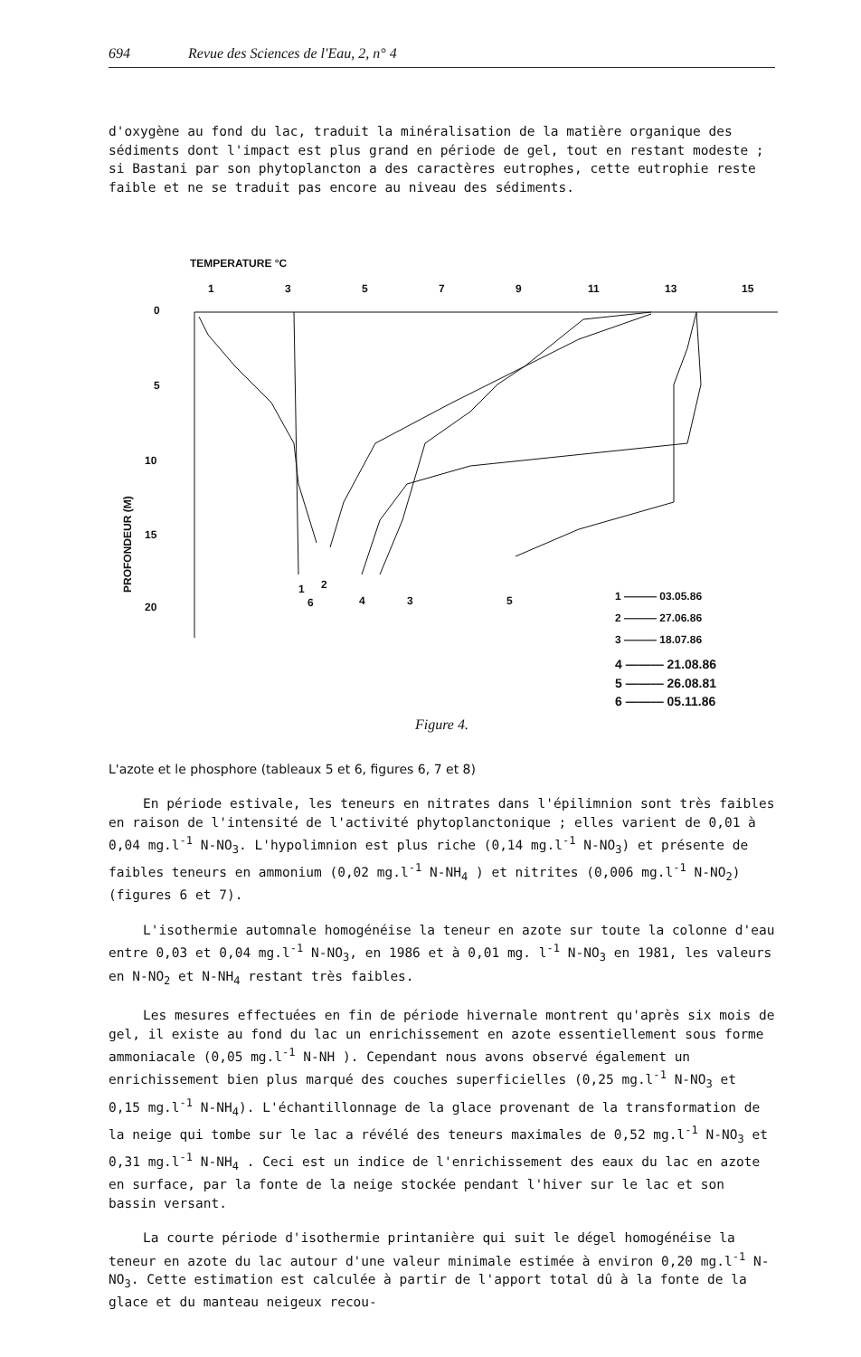694 Revue des Sciences de l'Eau, 2, n° 4
d'oxygène au fond du lac, traduit la minéralisation de la matière organique des sédiments dont l'impact est plus grand en période de gel, tout en restant modeste ; si Bastani par son phytoplancton a des caractères eutrophes, cette eutrophie reste faible et ne se traduit pas encore au niveau des sédiments.
TEMPERATURE °C
1
3
5
7
9
11
13
15
0
5
10
15
20
PROFONDEUR (M)
1
2
6
4
3
5
1 ——— 03.05.86
2 ——— 27.06.86
3 ——— 18.07.86
4 ——— 21.08.86
5 ——— 26.08.81
6 ——— 05.11.86
Figure 4.
L'azote et le phosphore (tableaux 5 et 6, figures 6, 7 et 8)
En période estivale, les teneurs en nitrates dans l'épilimnion sont très faibles en raison de l'intensité de l'activité phytoplanctonique ; elles varient de 0,01 à 0,04 mg.l<sup>-1</sup> N-NO<sub>3</sub>. L'hypolimnion est plus riche (0,14 mg.l<sup>-1</sup> N-NO<sub>3</sub>) et présente de faibles teneurs en ammonium (0,02 mg.l<sup>-1</sup> N-NH<sub>4</sub> ) et nitrites (0,006 mg.l<sup>-1</sup> N-NO<sub>2</sub>) (figures 6 et 7).
L'isothermie automnale homogénéise la teneur en azote sur toute la colonne d'eau entre 0,03 et 0,04 mg.l<sup>-1</sup> N-NO<sub>3</sub>, en 1986 et à 0,01 mg. l<sup>-1</sup> N-NO<sub>3</sub> en 1981, les valeurs en N-NO<sub>2</sub> et N-NH<sub>4</sub> restant très faibles.
Les mesures effectuées en fin de période hivernale montrent qu'après six mois de gel, il existe au fond du lac un enrichissement en azote essentiellement sous forme ammoniacale (0,05 mg.l<sup>-1</sup> N-NH ). Cependant nous avons observé également un enrichissement bien plus marqué des couches superficielles (0,25 mg.l<sup>-1</sup> N-NO<sub>3</sub> et 0,15 mg.l<sup>-1</sup> N-NH<sub>4</sub>). L'échantillonnage de la glace provenant de la transformation de la neige qui tombe sur le lac a révélé des teneurs maximales de 0,52 mg.l<sup>-1</sup> N-NO<sub>3</sub> et 0,31 mg.l<sup>-1</sup> N-NH<sub>4</sub> . Ceci est un indice de l'enrichissement des eaux du lac en azote en surface, par la fonte de la neige stockée pendant l'hiver sur le lac et son bassin versant.
La courte période d'isothermie printanière qui suit le dégel homogénéise la teneur en azote du lac autour d'une valeur minimale estimée à environ 0,20 mg.l<sup>-1</sup> N-NO<sub>3</sub>. Cette estimation est calculée à partir de l'apport total dû à la fonte de la glace et du manteau neigeux recou-